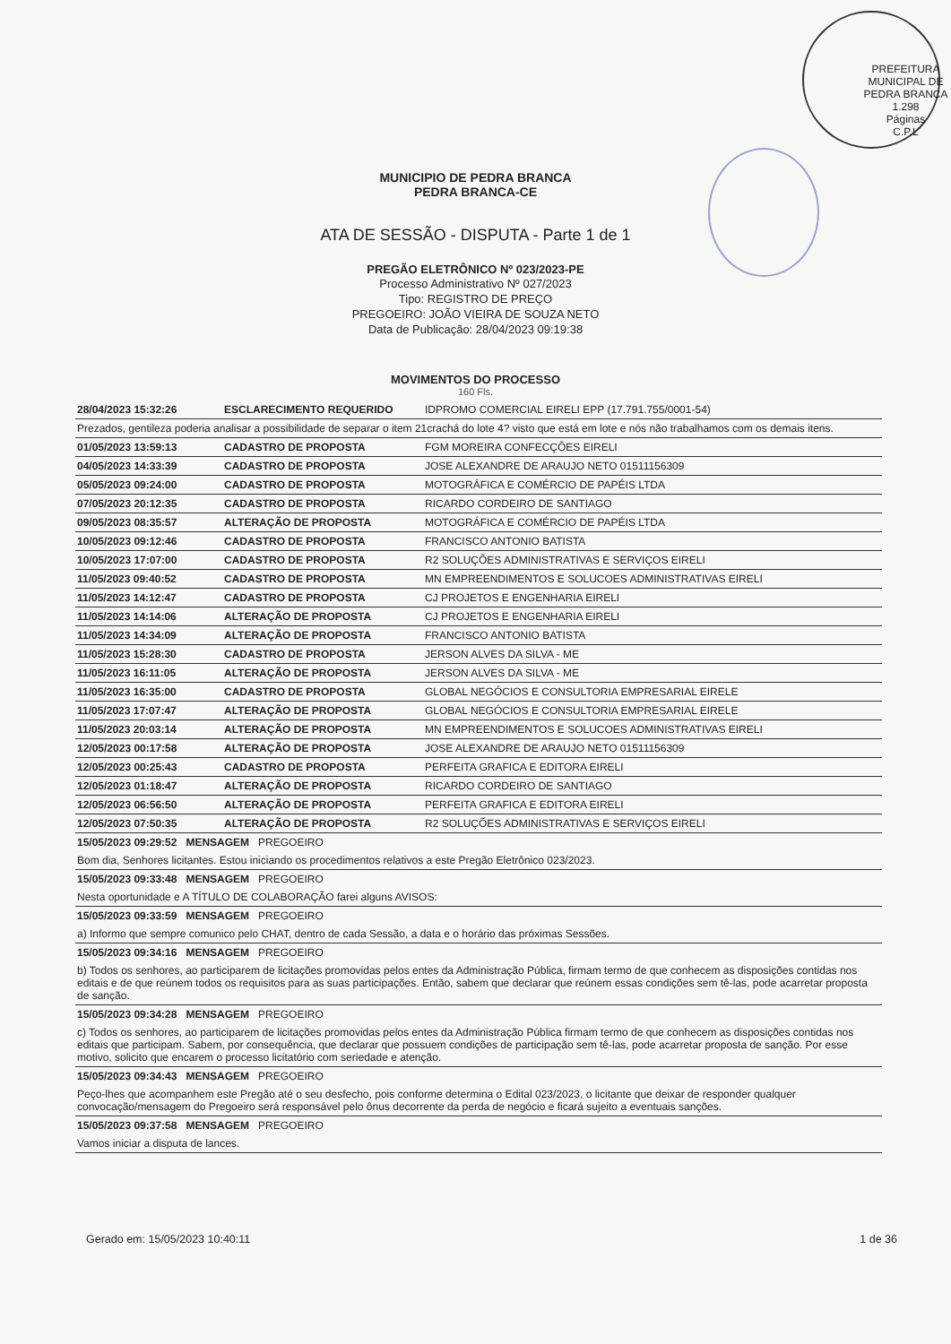PREFEITURA MUNICIPAL DE PEDRA BRANCA
1.298
Páginas
C.P.L
MUNICIPIO DE PEDRA BRANCA
PEDRA BRANCA-CE
ATA DE SESSÃO - DISPUTA - Parte 1 de 1
PREGÃO ELETRÔNICO Nº 023/2023-PE
Processo Administrativo Nº 027/2023
Tipo: REGISTRO DE PREÇO
PREGOEIRO: JOÃO VIEIRA DE SOUZA NETO
Data de Publicação: 28/04/2023 09:19:38
MOVIMENTOS DO PROCESSO
160 Fls.
| 28/04/2023 15:32:26 | ESCLARECIMENTO REQUERIDO | IDPROMO COMERCIAL EIRELI EPP (17.791.755/0001-54) |
| Prezados, gentileza poderia analisar a possibilidade de separar o item 21crachá do lote 4? visto que está em lote e nós não trabalhamos com os demais itens. | | |
| 01/05/2023 13:59:13 | CADASTRO DE PROPOSTA | FGM MOREIRA CONFECÇÕES EIRELI |
| 04/05/2023 14:33:39 | CADASTRO DE PROPOSTA | JOSE ALEXANDRE DE ARAUJO NETO 01511156309 |
| 05/05/2023 09:24:00 | CADASTRO DE PROPOSTA | MOTOGRÁFICA E COMÉRCIO DE PAPÉIS LTDA |
| 07/05/2023 20:12:35 | CADASTRO DE PROPOSTA | RICARDO CORDEIRO DE SANTIAGO |
| 09/05/2023 08:35:57 | ALTERAÇÃO DE PROPOSTA | MOTOGRÁFICA E COMÉRCIO DE PAPÉIS LTDA |
| 10/05/2023 09:12:46 | CADASTRO DE PROPOSTA | FRANCISCO ANTONIO BATISTA |
| 10/05/2023 17:07:00 | CADASTRO DE PROPOSTA | R2 SOLUÇÕES ADMINISTRATIVAS E SERVIÇOS EIRELI |
| 11/05/2023 09:40:52 | CADASTRO DE PROPOSTA | MN EMPREENDIMENTOS E SOLUCOES ADMINISTRATIVAS EIRELI |
| 11/05/2023 14:12:47 | CADASTRO DE PROPOSTA | CJ PROJETOS E ENGENHARIA EIRELI |
| 11/05/2023 14:14:06 | ALTERAÇÃO DE PROPOSTA | CJ PROJETOS E ENGENHARIA EIRELI |
| 11/05/2023 14:34:09 | ALTERAÇÃO DE PROPOSTA | FRANCISCO ANTONIO BATISTA |
| 11/05/2023 15:28:30 | CADASTRO DE PROPOSTA | JERSON ALVES DA SILVA - ME |
| 11/05/2023 16:11:05 | ALTERAÇÃO DE PROPOSTA | JERSON ALVES DA SILVA - ME |
| 11/05/2023 16:35:00 | CADASTRO DE PROPOSTA | GLOBAL NEGÓCIOS E CONSULTORIA EMPRESARIAL EIRELE |
| 11/05/2023 17:07:47 | ALTERAÇÃO DE PROPOSTA | GLOBAL NEGÓCIOS E CONSULTORIA EMPRESARIAL EIRELE |
| 11/05/2023 20:03:14 | ALTERAÇÃO DE PROPOSTA | MN EMPREENDIMENTOS E SOLUCOES ADMINISTRATIVAS EIRELI |
| 12/05/2023 00:17:58 | ALTERAÇÃO DE PROPOSTA | JOSE ALEXANDRE DE ARAUJO NETO 01511156309 |
| 12/05/2023 00:25:43 | CADASTRO DE PROPOSTA | PERFEITA GRAFICA E EDITORA EIRELI |
| 12/05/2023 01:18:47 | ALTERAÇÃO DE PROPOSTA | RICARDO CORDEIRO DE SANTIAGO |
| 12/05/2023 06:56:50 | ALTERAÇÃO DE PROPOSTA | PERFEITA GRAFICA E EDITORA EIRELI |
| 12/05/2023 07:50:35 | ALTERAÇÃO DE PROPOSTA | R2 SOLUÇÕES ADMINISTRATIVAS E SERVIÇOS EIRELI |
| 15/05/2023 09:29:52 MENSAGEM PREGOEIRO | | |
| Bom dia, Senhores licitantes. Estou iniciando os procedimentos relativos a este Pregão Eletrônico 023/2023. | | |
| 15/05/2023 09:33:48 MENSAGEM PREGOEIRO | | |
| Nesta oportunidade e A TÍTULO DE COLABORAÇÃO farei alguns AVISOS: | | |
| 15/05/2023 09:33:59 MENSAGEM PREGOEIRO | | |
| a) Informo que sempre comunico pelo CHAT, dentro de cada Sessão, a data e o horário das próximas Sessões. | | |
| 15/05/2023 09:34:16 MENSAGEM PREGOEIRO | | |
| b) Todos os senhores, ao participarem de licitações promovidas pelos entes da Administração Pública, firmam termo de que conhecem as disposições contidas nos editais e de que reúnem todos os requisitos para as suas participações. Então, sabem que declarar que reúnem essas condições sem tê-las, pode acarretar proposta de sanção. | | |
| 15/05/2023 09:34:28 MENSAGEM PREGOEIRO | | |
| c) Todos os senhores, ao participarem de licitações promovidas pelos entes da Administração Pública firmam termo de que conhecem as disposições contidas nos editais que participam. Sabem, por consequência, que declarar que possuem condições de participação sem tê-las, pode acarretar proposta de sanção. Por esse motivo, solicito que encarem o processo licitatório com seriedade e atenção. | | |
| 15/05/2023 09:34:43 MENSAGEM PREGOEIRO | | |
| Peço-lhes que acompanhem este Pregão até o seu desfecho, pois conforme determina o Edital 023/2023, o licitante que deixar de responder qualquer convocação/mensagem do Pregoeiro será responsável pelo ônus decorrente da perda de negócio e ficará sujeito a eventuais sanções. | | |
| 15/05/2023 09:37:58 MENSAGEM PREGOEIRO | | |
| Vamos iniciar a disputa de lances. | | |
Gerado em: 15/05/2023 10:40:11 1 de 36